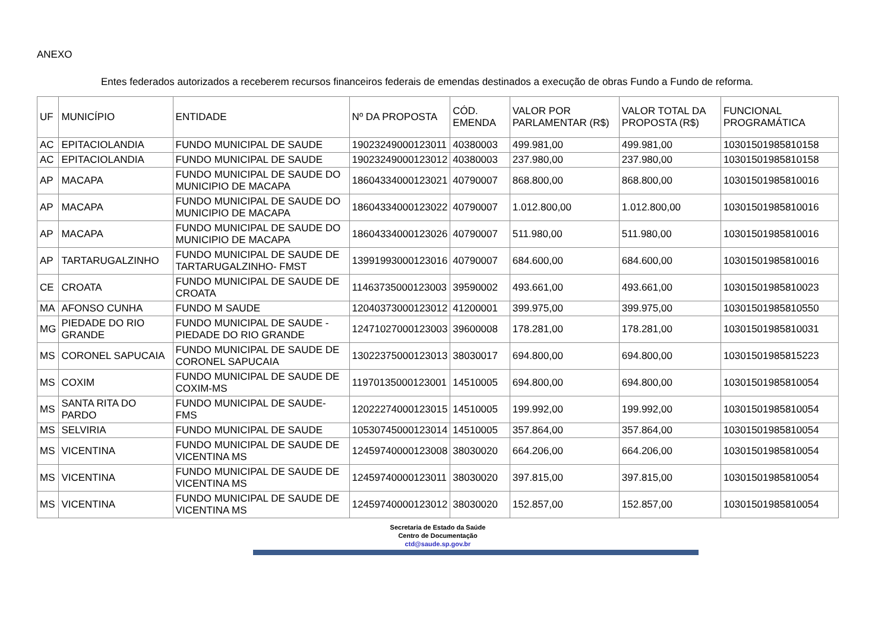ANEXO
Entes federados autorizados a receberem recursos financeiros federais de emendas destinados a execução de obras Fundo a Fundo de reforma.
| UF | MUNICÍPIO | ENTIDADE | Nº DA PROPOSTA | CÓD. EMENDA | VALOR POR PARLAMENTAR (R$) | VALOR TOTAL DA PROPOSTA (R$) | FUNCIONAL PROGRAMÁTICA |
| --- | --- | --- | --- | --- | --- | --- | --- |
| AC | EPITACIOLANDIA | FUNDO MUNICIPAL DE SAUDE | 19023249000123011 | 40380003 | 499.981,00 | 499.981,00 | 10301501985810158 |
| AC | EPITACIOLANDIA | FUNDO MUNICIPAL DE SAUDE | 19023249000123012 | 40380003 | 237.980,00 | 237.980,00 | 10301501985810158 |
| AP | MACAPA | FUNDO MUNICIPAL DE SAUDE DO MUNICIPIO DE MACAPA | 18604334000123021 | 40790007 | 868.800,00 | 868.800,00 | 10301501985810016 |
| AP | MACAPA | FUNDO MUNICIPAL DE SAUDE DO MUNICIPIO DE MACAPA | 18604334000123022 | 40790007 | 1.012.800,00 | 1.012.800,00 | 10301501985810016 |
| AP | MACAPA | FUNDO MUNICIPAL DE SAUDE DO MUNICIPIO DE MACAPA | 18604334000123026 | 40790007 | 511.980,00 | 511.980,00 | 10301501985810016 |
| AP | TARTARUGALZINHO | FUNDO MUNICIPAL DE SAUDE DE TARTARUGALZINHO- FMST | 13991993000123016 | 40790007 | 684.600,00 | 684.600,00 | 10301501985810016 |
| CE | CROATA | FUNDO MUNICIPAL DE SAUDE DE CROATA | 11463735000123003 | 39590002 | 493.661,00 | 493.661,00 | 10301501985810023 |
| MA | AFONSO CUNHA | FUNDO M SAUDE | 12040373000123012 | 41200001 | 399.975,00 | 399.975,00 | 10301501985810550 |
| MG | PIEDADE DO RIO GRANDE | FUNDO MUNICIPAL DE SAUDE - PIEDADE DO RIO GRANDE | 12471027000123003 | 39600008 | 178.281,00 | 178.281,00 | 10301501985810031 |
| MS | CORONEL SAPUCAIA | FUNDO MUNICIPAL DE SAUDE DE CORONEL SAPUCAIA | 13022375000123013 | 38030017 | 694.800,00 | 694.800,00 | 10301501985815223 |
| MS | COXIM | FUNDO MUNICIPAL DE SAUDE DE COXIM-MS | 11970135000123001 | 14510005 | 694.800,00 | 694.800,00 | 10301501985810054 |
| MS | SANTA RITA DO PARDO | FUNDO MUNICIPAL DE SAUDE- FMS | 12022274000123015 | 14510005 | 199.992,00 | 199.992,00 | 10301501985810054 |
| MS | SELVIRIA | FUNDO MUNICIPAL DE SAUDE | 10530745000123014 | 14510005 | 357.864,00 | 357.864,00 | 10301501985810054 |
| MS | VICENTINA | FUNDO MUNICIPAL DE SAUDE DE VICENTINA MS | 12459740000123008 | 38030020 | 664.206,00 | 664.206,00 | 10301501985810054 |
| MS | VICENTINA | FUNDO MUNICIPAL DE SAUDE DE VICENTINA MS | 12459740000123011 | 38030020 | 397.815,00 | 397.815,00 | 10301501985810054 |
| MS | VICENTINA | FUNDO MUNICIPAL DE SAUDE DE VICENTINA MS | 12459740000123012 | 38030020 | 152.857,00 | 152.857,00 | 10301501985810054 |
Secretaria de Estado da Saúde
Centro de Documentação
ctd@saude.sp.gov.br